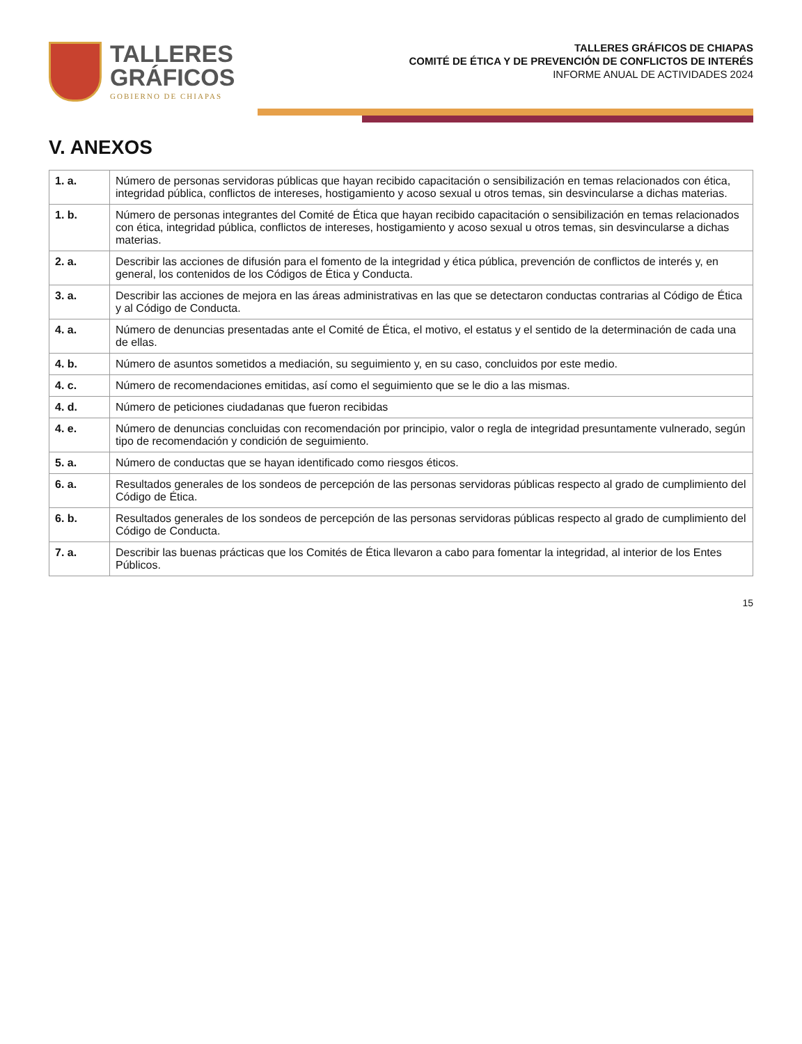TALLERES
GRÁFICOS
GOBIERNO DE CHIAPAS
TALLERES GRÁFICOS DE CHIAPAS
COMITÉ DE ÉTICA Y DE PREVENCIÓN DE CONFLICTOS DE INTERÉS
INFORME ANUAL DE ACTIVIDADES 2024
V. ANEXOS
| 1. a. | Número de personas servidoras públicas que hayan recibido capacitación o sensibilización en temas relacionados con ética, integridad pública, conflictos de intereses, hostigamiento y acoso sexual u otros temas, sin desvincularse a dichas materias. |
| 1. b. | Número de personas integrantes del Comité de Ética que hayan recibido capacitación o sensibilización en temas relacionados con ética, integridad pública, conflictos de intereses, hostigamiento y acoso sexual u otros temas, sin desvincularse a dichas materias. |
| 2. a. | Describir las acciones de difusión para el fomento de la integridad y ética pública, prevención de conflictos de interés y, en general, los contenidos de los Códigos de Ética y Conducta. |
| 3. a. | Describir las acciones de mejora en las áreas administrativas en las que se detectaron conductas contrarias al Código de Ética y al Código de Conducta. |
| 4. a. | Número de denuncias presentadas ante el Comité de Ética, el motivo, el estatus y el sentido de la determinación de cada una de ellas. |
| 4. b. | Número de asuntos sometidos a mediación, su seguimiento y, en su caso, concluidos por este medio. |
| 4. c. | Número de recomendaciones emitidas, así como el seguimiento que se le dio a las mismas. |
| 4. d. | Número de peticiones ciudadanas que fueron recibidas |
| 4. e. | Número de denuncias concluidas con recomendación por principio, valor o regla de integridad presuntamente vulnerado, según tipo de recomendación y condición de seguimiento. |
| 5. a. | Número de conductas que se hayan identificado como riesgos éticos. |
| 6. a. | Resultados generales de los sondeos de percepción de las personas servidoras públicas respecto al grado de cumplimiento del Código de Ética. |
| 6. b. | Resultados generales de los sondeos de percepción de las personas servidoras públicas respecto al grado de cumplimiento del Código de Conducta. |
| 7. a. | Describir las buenas prácticas que los Comités de Ética llevaron a cabo para fomentar la integridad, al interior de los Entes Públicos. |
15